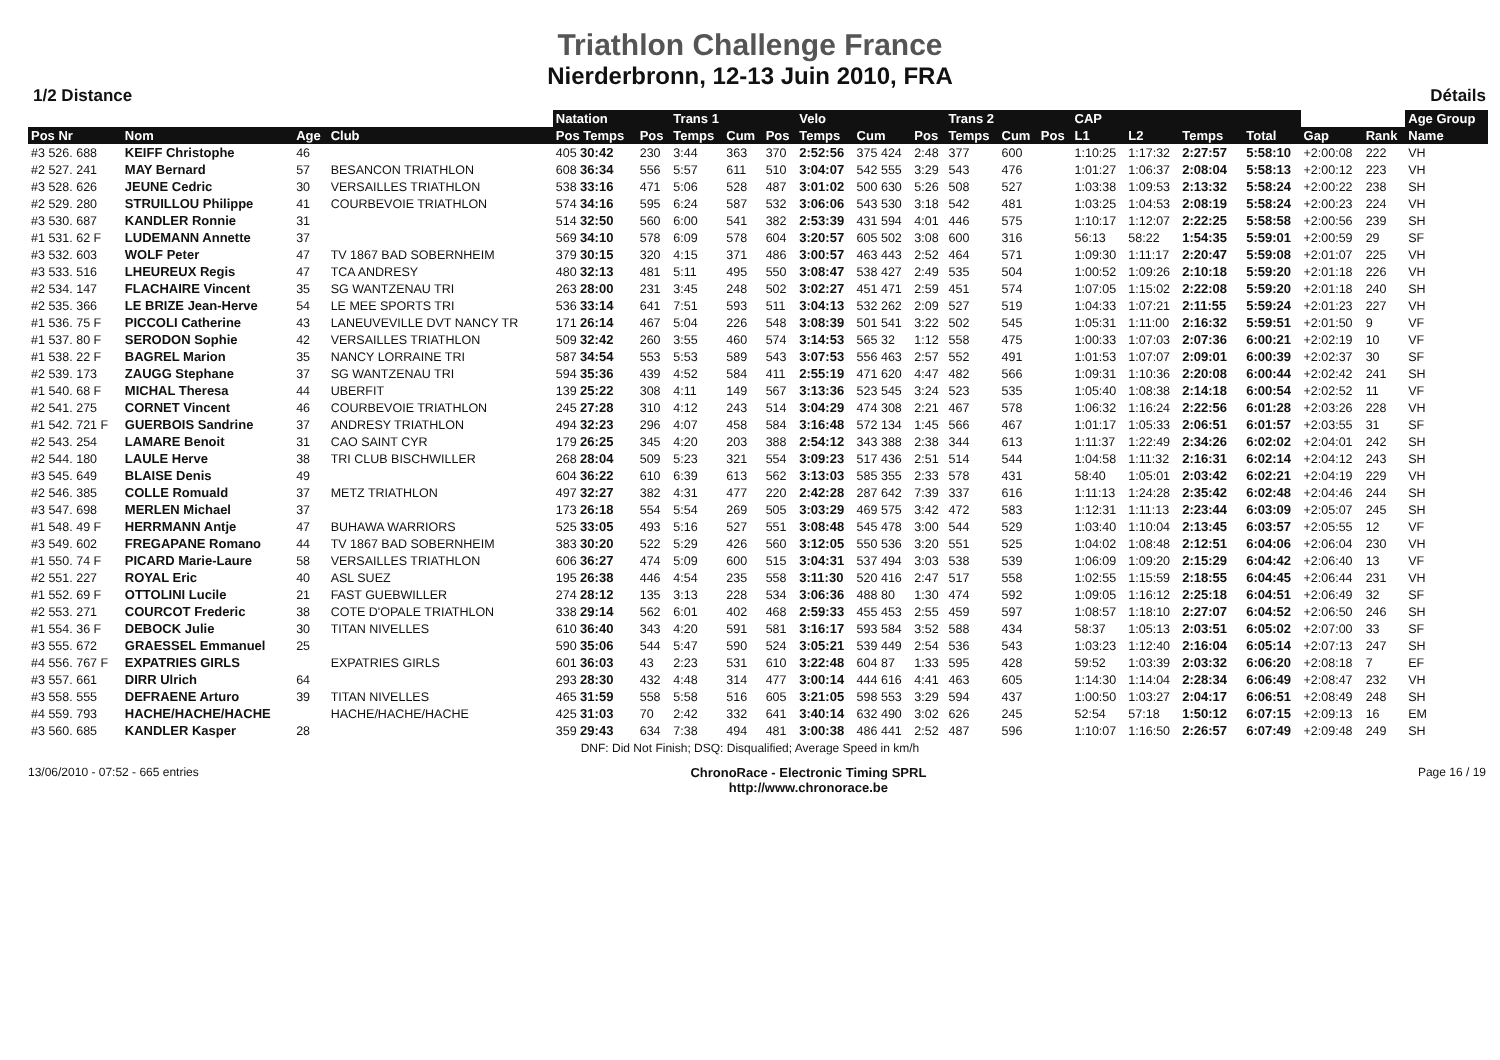Triathlon Challenge France
Nierderbronn, 12-13 Juin 2010, FRA
1/2 Distance Détails
| | | | | | Natation | | Trans 1 | | | Velo | | | Trans 2 | | | CAP | | | | | | | Age Group |
| --- | --- | --- | --- | --- | --- | --- | --- | --- | --- | --- | --- | --- | --- | --- | --- | --- | --- | --- | --- | --- | --- | --- | --- |
| Pos Nr | Nom | Age | Club | | Pos Temps | Pos | Temps | Cum | Pos | Temps | Cum | Pos | Temps | Cum | Pos | L1 | L2 | Temps | | Total | Gap | Rank | Name |
| #3 526. 688 | KEIFF Christophe | 46 | | | 405 30:42 | 230 | 3:44 | 363 | 370 | 2:52:56 | 375 424 | 2:48 | 377 | 600 | | 1:10:25 | 1:17:32 | 2:27:57 | | 5:58:10 | +2:00:08 | 222 | VH |
| #2 527. 241 | MAY Bernard | 57 | BESANCON TRIATHLON | | 608 36:34 | 556 | 5:57 | 611 | 510 | 3:04:07 | 542 555 | 3:29 | 543 | 476 | | 1:01:27 | 1:06:37 | 2:08:04 | | 5:58:13 | +2:00:12 | 223 | VH |
| #3 528. 626 | JEUNE Cedric | 30 | VERSAILLES TRIATHLON | | 538 33:16 | 471 | 5:06 | 528 | 487 | 3:01:02 | 500 630 | 5:26 | 508 | 527 | | 1:03:38 | 1:09:53 | 2:13:32 | | 5:58:24 | +2:00:22 | 238 | SH |
| #2 529. 280 | STRUILLOU Philippe | 41 | COURBEVOIE TRIATHLON | | 574 34:16 | 595 | 6:24 | 587 | 532 | 3:06:06 | 543 530 | 3:18 | 542 | 481 | | 1:03:25 | 1:04:53 | 2:08:19 | | 5:58:24 | +2:00:23 | 224 | VH |
| #3 530. 687 | KANDLER Ronnie | 31 | | | 514 32:50 | 560 | 6:00 | 541 | 382 | 2:53:39 | 431 594 | 4:01 | 446 | 575 | | 1:10:17 | 1:12:07 | 2:22:25 | | 5:58:58 | +2:00:56 | 239 | SH |
| #1 531. 62 F | LUDEMANN Annette | 37 | | | 569 34:10 | 578 | 6:09 | 578 | 604 | 3:20:57 | 605 502 | 3:08 | 600 | 316 | | 56:13 | 58:22 | 1:54:35 | | 5:59:01 | +2:00:59 | 29 | SF |
| #3 532. 603 | WOLF Peter | 47 | TV 1867 BAD SOBERNHEIM | | 379 30:15 | 320 | 4:15 | 371 | 486 | 3:00:57 | 463 443 | 2:52 | 464 | 571 | | 1:09:30 | 1:11:17 | 2:20:47 | | 5:59:08 | +2:01:07 | 225 | VH |
| #3 533. 516 | LHEUREUX Regis | 47 | TCA ANDRESY | | 480 32:13 | 481 | 5:11 | 495 | 550 | 3:08:47 | 538 427 | 2:49 | 535 | 504 | | 1:00:52 | 1:09:26 | 2:10:18 | | 5:59:20 | +2:01:18 | 226 | VH |
| #2 534. 147 | FLACHAIRE Vincent | 35 | SG WANTZENAU TRI | | 263 28:00 | 231 | 3:45 | 248 | 502 | 3:02:27 | 451 471 | 2:59 | 451 | 574 | | 1:07:05 | 1:15:02 | 2:22:08 | | 5:59:20 | +2:01:18 | 240 | SH |
| #2 535. 366 | LE BRIZE Jean-Herve | 54 | LE MEE SPORTS TRI | | 536 33:14 | 641 | 7:51 | 593 | 511 | 3:04:13 | 532 262 | 2:09 | 527 | 519 | | 1:04:33 | 1:07:21 | 2:11:55 | | 5:59:24 | +2:01:23 | 227 | VH |
| #1 536. 75 F | PICCOLI Catherine | 43 | LANEUVEVILLE DVT NANCY TR | | 171 26:14 | 467 | 5:04 | 226 | 548 | 3:08:39 | 501 541 | 3:22 | 502 | 545 | | 1:05:31 | 1:11:00 | 2:16:32 | | 5:59:51 | +2:01:50 | 9 | VF |
| #1 537. 80 F | SERODON Sophie | 42 | VERSAILLES TRIATHLON | | 509 32:42 | 260 | 3:55 | 460 | 574 | 3:14:53 | 565 32 | 1:12 | 558 | 475 | | 1:00:33 | 1:07:03 | 2:07:36 | | 6:00:21 | +2:02:19 | 10 | VF |
| #1 538. 22 F | BAGREL Marion | 35 | NANCY LORRAINE TRI | | 587 34:54 | 553 | 5:53 | 589 | 543 | 3:07:53 | 556 463 | 2:57 | 552 | 491 | | 1:01:53 | 1:07:07 | 2:09:01 | | 6:00:39 | +2:02:37 | 30 | SF |
| #2 539. 173 | ZAUGG Stephane | 37 | SG WANTZENAU TRI | | 594 35:36 | 439 | 4:52 | 584 | 411 | 2:55:19 | 471 620 | 4:47 | 482 | 566 | | 1:09:31 | 1:10:36 | 2:20:08 | | 6:00:44 | +2:02:42 | 241 | SH |
| #1 540. 68 F | MICHAL Theresa | 44 | UBERFIT | | 139 25:22 | 308 | 4:11 | 149 | 567 | 3:13:36 | 523 545 | 3:24 | 523 | 535 | | 1:05:40 | 1:08:38 | 2:14:18 | | 6:00:54 | +2:02:52 | 11 | VF |
| #2 541. 275 | CORNET Vincent | 46 | COURBEVOIE TRIATHLON | | 245 27:28 | 310 | 4:12 | 243 | 514 | 3:04:29 | 474 308 | 2:21 | 467 | 578 | | 1:06:32 | 1:16:24 | 2:22:56 | | 6:01:28 | +2:03:26 | 228 | VH |
| #1 542. 721 F | GUERBOIS Sandrine | 37 | ANDRESY TRIATHLON | | 494 32:23 | 296 | 4:07 | 458 | 584 | 3:16:48 | 572 134 | 1:45 | 566 | 467 | | 1:01:17 | 1:05:33 | 2:06:51 | | 6:01:57 | +2:03:55 | 31 | SF |
| #2 543. 254 | LAMARE Benoit | 31 | CAO SAINT CYR | | 179 26:25 | 345 | 4:20 | 203 | 388 | 2:54:12 | 343 388 | 2:38 | 344 | 613 | | 1:11:37 | 1:22:49 | 2:34:26 | | 6:02:02 | +2:04:01 | 242 | SH |
| #2 544. 180 | LAULE Herve | 38 | TRI CLUB BISCHWILLER | | 268 28:04 | 509 | 5:23 | 321 | 554 | 3:09:23 | 517 436 | 2:51 | 514 | 544 | | 1:04:58 | 1:11:32 | 2:16:31 | | 6:02:14 | +2:04:12 | 243 | SH |
| #3 545. 649 | BLAISE Denis | 49 | | | 604 36:22 | 610 | 6:39 | 613 | 562 | 3:13:03 | 585 355 | 2:33 | 578 | 431 | | 58:40 | 1:05:01 | 2:03:42 | | 6:02:21 | +2:04:19 | 229 | VH |
| #2 546. 385 | COLLE Romuald | 37 | METZ TRIATHLON | | 497 32:27 | 382 | 4:31 | 477 | 220 | 2:42:28 | 287 642 | 7:39 | 337 | 616 | | 1:11:13 | 1:24:28 | 2:35:42 | | 6:02:48 | +2:04:46 | 244 | SH |
| #3 547. 698 | MERLEN Michael | 37 | | | 173 26:18 | 554 | 5:54 | 269 | 505 | 3:03:29 | 469 575 | 3:42 | 472 | 583 | | 1:12:31 | 1:11:13 | 2:23:44 | | 6:03:09 | +2:05:07 | 245 | SH |
| #1 548. 49 F | HERRMANN Antje | 47 | BUHAWA WARRIORS | | 525 33:05 | 493 | 5:16 | 527 | 551 | 3:08:48 | 545 478 | 3:00 | 544 | 529 | | 1:03:40 | 1:10:04 | 2:13:45 | | 6:03:57 | +2:05:55 | 12 | VF |
| #3 549. 602 | FREGAPANE Romano | 44 | TV 1867 BAD SOBERNHEIM | | 383 30:20 | 522 | 5:29 | 426 | 560 | 3:12:05 | 550 536 | 3:20 | 551 | 525 | | 1:04:02 | 1:08:48 | 2:12:51 | | 6:04:06 | +2:06:04 | 230 | VH |
| #1 550. 74 F | PICARD Marie-Laure | 58 | VERSAILLES TRIATHLON | | 606 36:27 | 474 | 5:09 | 600 | 515 | 3:04:31 | 537 494 | 3:03 | 538 | 539 | | 1:06:09 | 1:09:20 | 2:15:29 | | 6:04:42 | +2:06:40 | 13 | VF |
| #2 551. 227 | ROYAL Eric | 40 | ASL SUEZ | | 195 26:38 | 446 | 4:54 | 235 | 558 | 3:11:30 | 520 416 | 2:47 | 517 | 558 | | 1:02:55 | 1:15:59 | 2:18:55 | | 6:04:45 | +2:06:44 | 231 | VH |
| #1 552. 69 F | OTTOLINI Lucile | 21 | FAST GUEBWILLER | | 274 28:12 | 135 | 3:13 | 228 | 534 | 3:06:36 | 488 80 | 1:30 | 474 | 592 | | 1:09:05 | 1:16:12 | 2:25:18 | | 6:04:51 | +2:06:49 | 32 | SF |
| #2 553. 271 | COURCOT Frederic | 38 | COTE D'OPALE TRIATHLON | | 338 29:14 | 562 | 6:01 | 402 | 468 | 2:59:33 | 455 453 | 2:55 | 459 | 597 | | 1:08:57 | 1:18:10 | 2:27:07 | | 6:04:52 | +2:06:50 | 246 | SH |
| #1 554. 36 F | DEBOCK Julie | 30 | TITAN NIVELLES | | 610 36:40 | 343 | 4:20 | 591 | 581 | 3:16:17 | 593 584 | 3:52 | 588 | 434 | | 58:37 | 1:05:13 | 2:03:51 | | 6:05:02 | +2:07:00 | 33 | SF |
| #3 555. 672 | GRAESSEL Emmanuel | 25 | | | 590 35:06 | 544 | 5:47 | 590 | 524 | 3:05:21 | 539 449 | 2:54 | 536 | 543 | | 1:03:23 | 1:12:40 | 2:16:04 | | 6:05:14 | +2:07:13 | 247 | SH |
| #4 556. 767 F | EXPATRIES GIRLS | | EXPATRIES GIRLS | | 601 36:03 | 43 | 2:23 | 531 | 610 | 3:22:48 | 604 87 | 1:33 | 595 | 428 | | 59:52 | 1:03:39 | 2:03:32 | | 6:06:20 | +2:08:18 | 7 | EF |
| #3 557. 661 | DIRR Ulrich | 64 | | | 293 28:30 | 432 | 4:48 | 314 | 477 | 3:00:14 | 444 616 | 4:41 | 463 | 605 | | 1:14:30 | 1:14:04 | 2:28:34 | | 6:06:49 | +2:08:47 | 232 | VH |
| #3 558. 555 | DEFRAENE Arturo | 39 | TITAN NIVELLES | | 465 31:59 | 558 | 5:58 | 516 | 605 | 3:21:05 | 598 553 | 3:29 | 594 | 437 | | 1:00:50 | 1:03:27 | 2:04:17 | | 6:06:51 | +2:08:49 | 248 | SH |
| #4 559. 793 | HACHE/HACHE/HACHE | | HACHE/HACHE/HACHE | | 425 31:03 | 70 | 2:42 | 332 | 641 | 3:40:14 | 632 490 | 3:02 | 626 | 245 | | 52:54 | 57:18 | 1:50:12 | | 6:07:15 | +2:09:13 | 16 | EM |
| #3 560. 685 | KANDLER Kasper | 28 | | | 359 29:43 | 634 | 7:38 | 494 | 481 | 3:00:38 | 486 441 | 2:52 | 487 | 596 | | 1:10:07 | 1:16:50 | 2:26:57 | | 6:07:49 | +2:09:48 | 249 | SH |
DNF: Did Not Finish; DSQ: Disqualified; Average Speed in km/h
13/06/2010 - 07:52 - 665 entries ChronoRace - Electronic Timing SPRL
http://www.chronorace.be Page 16 / 19